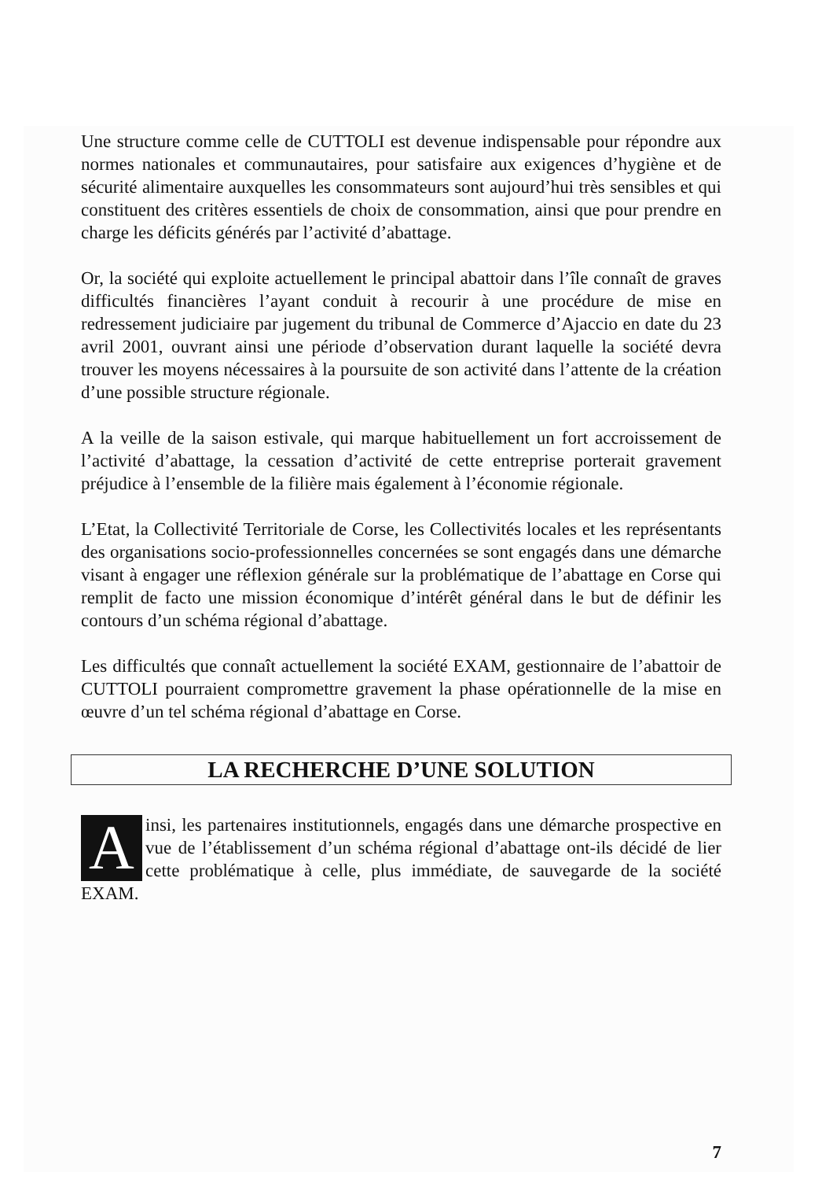Une structure comme celle de CUTTOLI est devenue indispensable pour répondre aux normes nationales et communautaires, pour satisfaire aux exigences d’hygiène et de sécurité alimentaire auxquelles les consommateurs sont aujourd’hui très sensibles et qui constituent des critères essentiels de choix de consommation, ainsi que pour prendre en charge les déficits générés par l’activité d’abattage.
Or, la société qui exploite actuellement le principal abattoir dans l’île connaît de graves difficultés financières l’ayant conduit à recourir à une procédure de mise en redressement judiciaire par jugement du tribunal de Commerce d’Ajaccio en date du 23 avril 2001, ouvrant ainsi une période d’observation durant laquelle la société devra trouver les moyens nécessaires à la poursuite de son activité dans l’attente de la création d’une possible structure régionale.
A la veille de la saison estivale, qui marque habituellement un fort accroissement de l’activité d’abattage, la cessation d’activité de cette entreprise porterait gravement préjudice à l’ensemble de la filière mais également à l’économie régionale.
L’Etat, la Collectivité Territoriale de Corse, les Collectivités locales et les représentants des organisations socio-professionnelles concernées se sont engagés dans une démarche visant à engager une réflexion générale sur la problématique de l’abattage en Corse qui remplit de facto une mission économique d’intérêt général dans le but de définir les contours d’un schéma régional d’abattage.
Les difficultés que connaît actuellement la société EXAM, gestionnaire de l’abattoir de CUTTOLI pourraient compromettre gravement la phase opérationnelle de la mise en œuvre d’un tel schéma régional d’abattage en Corse.
LA RECHERCHE D’UNE SOLUTION
Ainsi, les partenaires institutionnels, engagés dans une démarche prospective en vue de l’établissement d’un schéma régional d’abattage ont-ils décidé de lier cette problématique à celle, plus immédiate, de sauvegarde de la société EXAM.
7